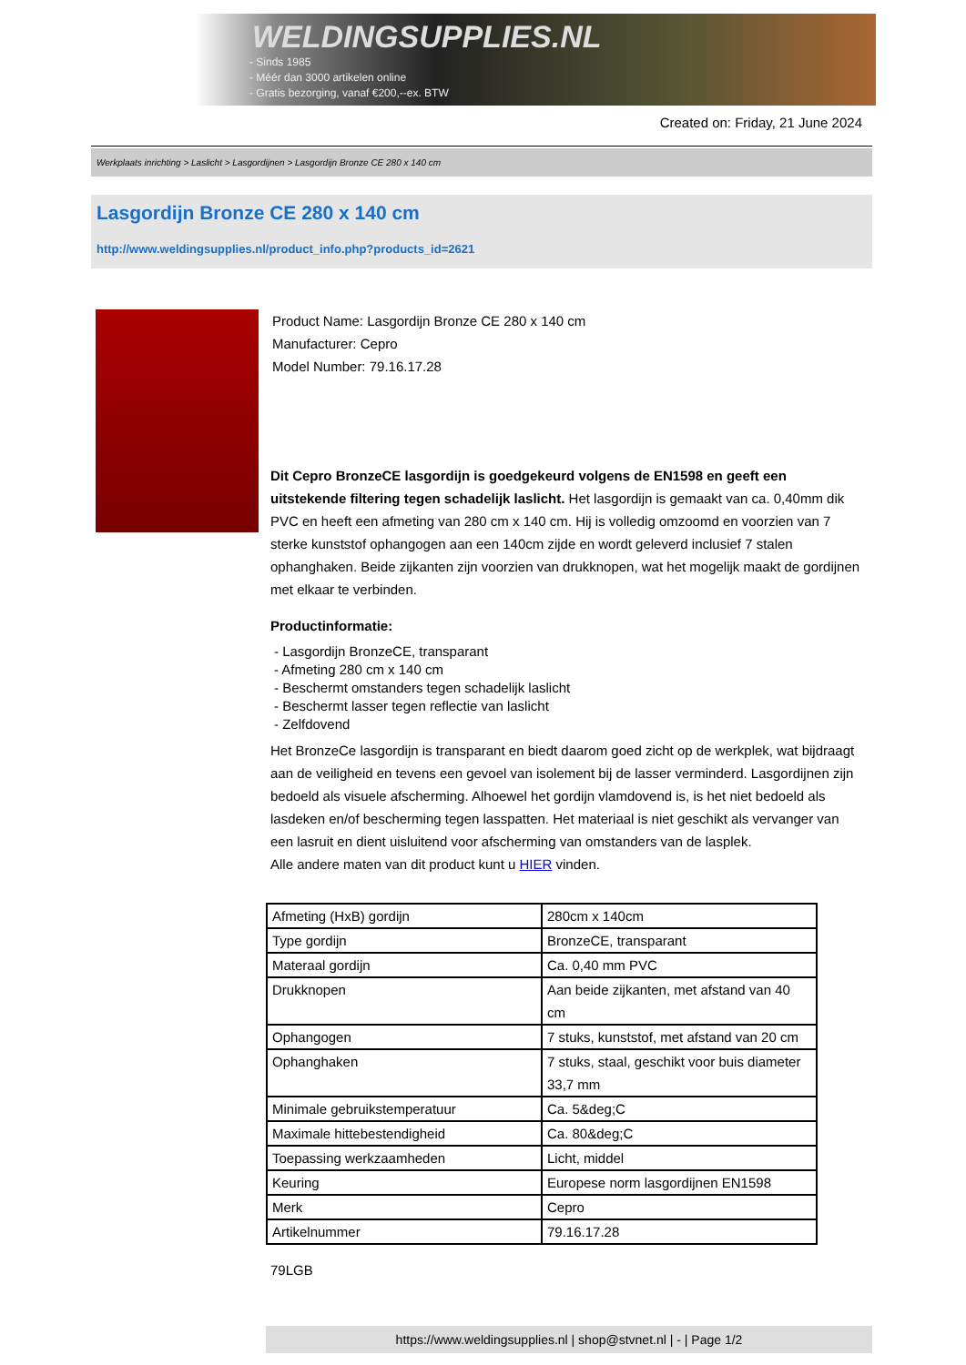WELDINGSUPPLIES.NL
- Sinds 1985
- Méér dan 3000 artikelen online
- Gratis bezorging, vanaf €200,--ex. BTW
Created on: Friday, 21 June 2024
Werkplaats inrichting > Laslicht > Lasgordijnen > Lasgordijn Bronze CE 280 x 140 cm
Lasgordijn Bronze CE 280 x 140 cm
http://www.weldingsupplies.nl/product_info.php?products_id=2621
Product Name: Lasgordijn Bronze CE 280 x 140 cm
Manufacturer: Cepro
Model Number: 79.16.17.28
Dit Cepro BronzeCE lasgordijn is goedgekeurd volgens de EN1598 en geeft een uitstekende filtering tegen schadelijk laslicht. Het lasgordijn is gemaakt van ca. 0,40mm dik PVC en heeft een afmeting van 280 cm x 140 cm. Hij is volledig omzoomd en voorzien van 7 sterke kunststof ophangogen aan een 140cm zijde en wordt geleverd inclusief 7 stalen ophanghaken. Beide zijkanten zijn voorzien van drukknopen, wat het mogelijk maakt de gordijnen met elkaar te verbinden.
Productinformatie:
- Lasgordijn BronzeCE, transparant
- Afmeting 280 cm x 140 cm
- Beschermt omstanders tegen schadelijk laslicht
- Beschermt lasser tegen reflectie van laslicht
- Zelfdovend
Het BronzeCe lasgordijn is transparant en biedt daarom goed zicht op de werkplek, wat bijdraagt aan de veiligheid en tevens een gevoel van isolement bij de lasser verminderd. Lasgordijnen zijn bedoeld als visuele afscherming. Alhoewel het gordijn vlamdovend is, is het niet bedoeld als lasdeken en/of bescherming tegen lasspatten. Het materiaal is niet geschikt als vervanger van een lasruit en dient uisluitend voor afscherming van omstanders van de lasplek.
Alle andere maten van dit product kunt u HIER vinden.
| Afmeting (HxB) gordijn | 280cm x 140cm |
| Type gordijn | BronzeCE, transparant |
| Materaal gordijn | Ca. 0,40 mm PVC |
| Drukknopen | Aan beide zijkanten, met afstand van 40 cm |
| Ophangogen | 7 stuks, kunststof, met afstand van 20 cm |
| Ophanghaken | 7 stuks, staal, geschikt voor buis diameter 33,7 mm |
| Minimale gebruikstemperatuur | Ca. 5&deg;C |
| Maximale hittebestendigheid | Ca. 80&deg;C |
| Toepassing werkzaamheden | Licht, middel |
| Keuring | Europese norm lasgordijnen EN1598 |
| Merk | Cepro |
| Artikelnummer | 79.16.17.28 |
79LGB
https://www.weldingsupplies.nl | shop@stvnet.nl | - | Page 1/2